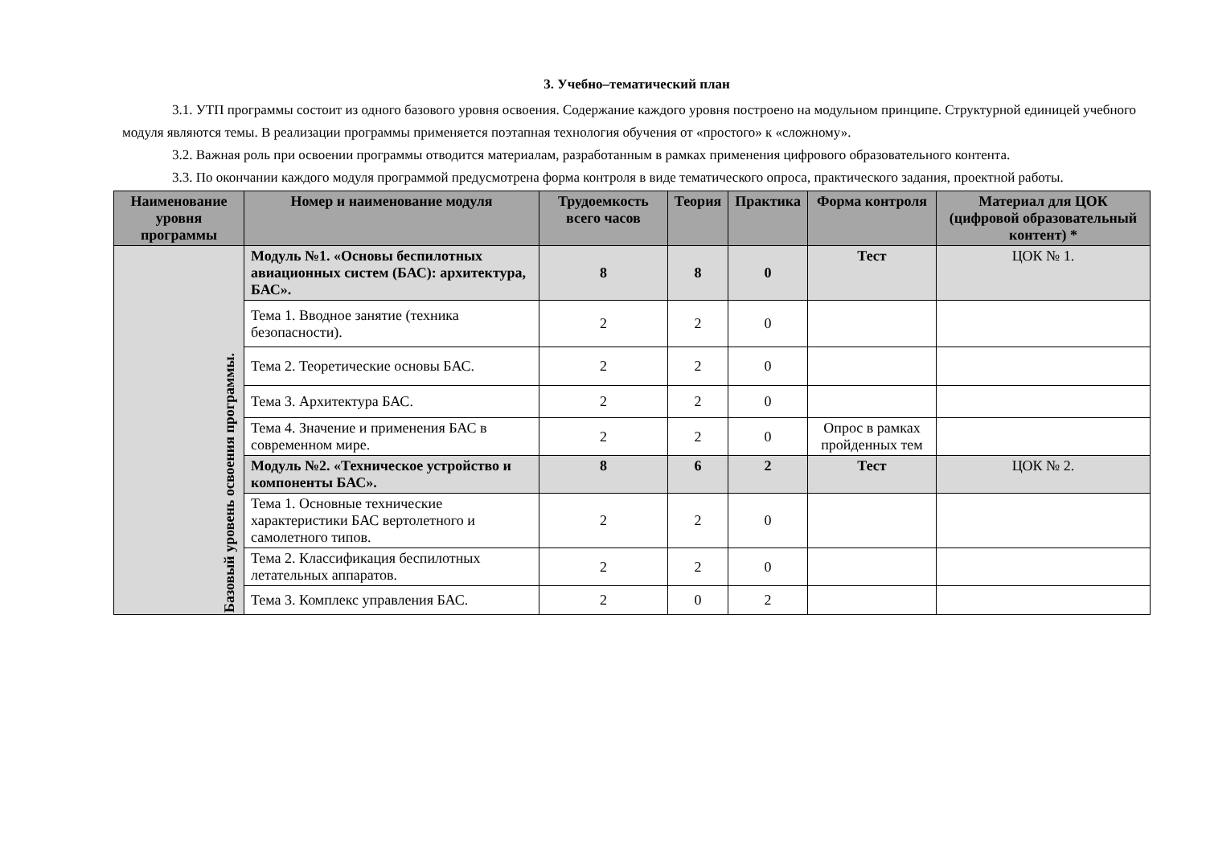3. Учебно–тематический план
3.1. УТП программы состоит из одного базового уровня освоения. Содержание каждого уровня построено на модульном принципе. Структурной единицей учебного модуля являются темы. В реализации программы применяется поэтапная технология обучения от «простого» к «сложному».
3.2. Важная роль при освоении программы отводится материалам, разработанным в рамках применения цифрового образовательного контента.
3.3. По окончании каждого модуля программой предусмотрена форма контроля в виде тематического опроса, практического задания, проектной работы.
| Наименование уровня программы | Номер и наименование модуля | Трудоемкость всего часов | Теория | Практика | Форма контроля | Материал для ЦОК (цифровой образовательный контент) * |
| --- | --- | --- | --- | --- | --- | --- |
| Базовый уровень освоения программы. | Модуль №1. «Основы беспилотных авиационных систем (БАС): архитектура, БАС». | 8 | 8 | 0 | Тест | ЦОК № 1. |
| | Тема 1. Вводное занятие (техника безопасности). | 2 | 2 | 0 | | |
| | Тема 2. Теоретические основы БАС. | 2 | 2 | 0 | | |
| | Тема 3. Архитектура БАС. | 2 | 2 | 0 | | |
| | Тема 4. Значение и применения БАС в современном мире. | 2 | 2 | 0 | Опрос в рамках пройденных тем | |
| | Модуль №2. «Техническое устройство и компоненты БАС». | 8 | 6 | 2 | Тест | ЦОК № 2. |
| | Тема 1. Основные технические характеристики БАС вертолетного и самолетного типов. | 2 | 2 | 0 | | |
| | Тема 2. Классификация беспилотных летательных аппаратов. | 2 | 2 | 0 | | |
| | Тема 3. Комплекс управления БАС. | 2 | 0 | 2 | | |